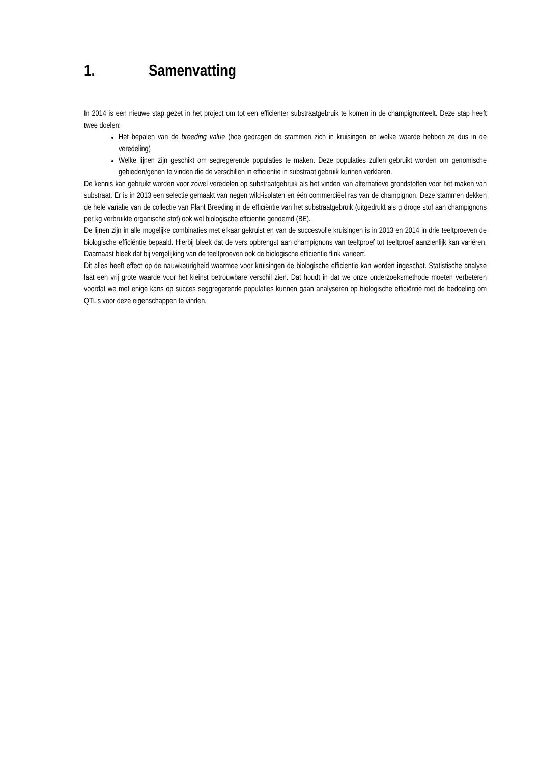1. Samenvatting
In 2014 is een nieuwe stap gezet in het project om tot een efficienter substraatgebruik te komen in de champignonteelt. Deze stap heeft twee doelen:
Het bepalen van de breeding value (hoe gedragen de stammen zich in kruisingen en welke waarde hebben ze dus in de veredeling)
Welke lijnen zijn geschikt om segregerende populaties te maken. Deze populaties zullen gebruikt worden om genomische gebieden/genen te vinden die de verschillen in efficientie in substraat gebruik kunnen verklaren.
De kennis kan gebruikt worden voor zowel veredelen op substraatgebruik als het vinden van alternatieve grondstoffen voor het maken van substraat. Er is in 2013 een selectie gemaakt van negen wild-isolaten en één commerciëel ras van de champignon. Deze stammen dekken de hele variatie van de collectie van Plant Breeding in de efficiëntie van het substraatgebruik (uitgedrukt als g droge stof aan champignons per kg verbruikte organische stof) ook wel biologische effcientie genoemd (BE).
De lijnen zijn in alle mogelijke combinaties met elkaar gekruist en van de succesvolle kruisingen is in 2013 en 2014 in drie teeltproeven de biologische efficiëntie bepaald. Hierbij bleek dat de vers opbrengst aan champignons van teeltproef tot teeltproef aanzienlijk kan variëren. Daarnaast bleek dat bij vergelijking van de teeltproeven ook de biologische efficientie flink varieert.
Dit alles heeft effect op de nauwkeurigheid waarmee voor kruisingen de biologische efficientie kan worden ingeschat. Statistische analyse laat een vrij grote waarde voor het kleinst betrouwbare verschil zien. Dat houdt in dat we onze onderzoeksmethode moeten verbeteren voordat we met enige kans op succes seggregerende populaties kunnen gaan analyseren op biologische efficiëntie met de bedoeling om QTL’s voor deze eigenschappen te vinden.